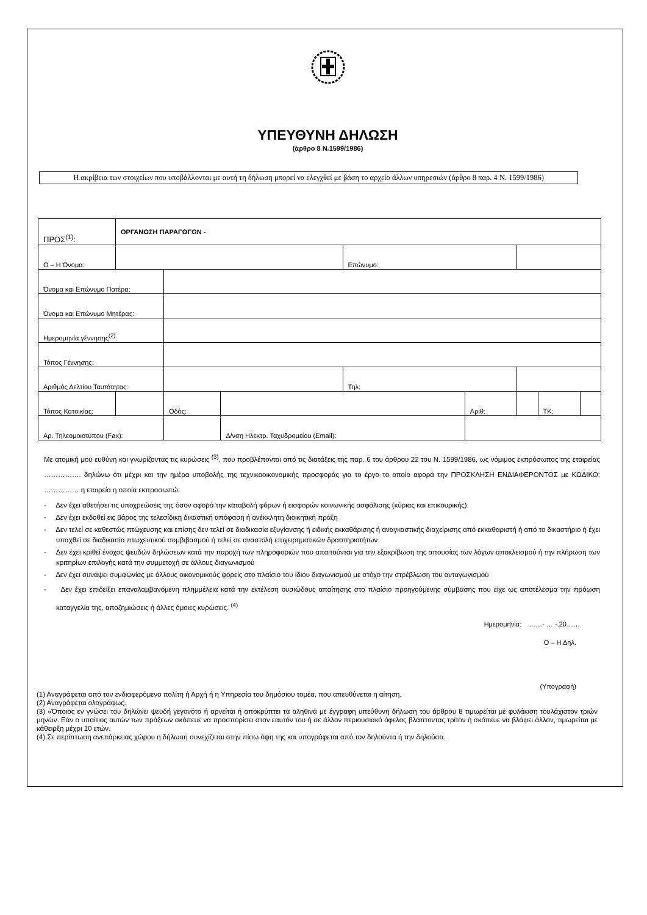ΥΠΕΥΘΥΝΗ ΔΗΛΩΣΗ
(άρθρο 8 Ν.1599/1986)
Η ακρίβεια των στοιχείων που υποβάλλονται με αυτή τη δήλωση μπορεί να ελεγχθεί με βάση το αρχείο άλλων υπηρεσιών (άρθρο 8 παρ. 4 Ν. 1599/1986)
| ΠΡΟΣ<sup>(1)</sup>: | ΟΡΓΑΝΩΣΗ ΠΑΡΑΓΩΓΩΝ - | | | | | | | | |
| Ο – Η Όνομα: | | | | | Επώνυμο: | | | | |
| Όνομα και Επώνυμο Πατέρα: | | | | | | | | | |
| Όνομα και Επώνυμο Μητέρας: | | | | | | | | | |
| Ημερομηνία γέννησης<sup>(2)</sup>: | | | | | | | | | |
| Τόπος Γέννησης: | | | | | | | | | |
| Αριθμός Δελτίου Ταυτότητας: | | | | | Τηλ: | | | | |
| Τόπος Κατοικίας: | | | Οδός: | | | Αριθ: | | ΤΚ: | |
| Αρ. Τηλεομοιοτύπου (Fax): | | | | Δ/νση Ηλεκτρ. Ταχυδρομείου (Email): | | | | | |
Με ατομική μου ευθύνη και γνωρίζοντας τις κυρώσεις <sup>(3)</sup>, που προβλέπονται από τις διατάξεις της παρ. 6 του άρθρου 22 του Ν. 1599/1986, ως νόμιμος εκπρόσωπος της εταιρείας ……………. δηλώνω ότι μέχρι και την ημέρα υποβολής της τεχνικοοικονομικής προσφοράς για το έργο το οποίο αφορά την ΠΡΟΣΚΛΗΣΗ ΕΝΔΙΑΦΕΡΟΝΤΟΣ με ΚΩΔΙΚΟ: …………… η εταιρεία η οποία εκπροσωπώ:
- Δεν έχει αθετήσει τις υποχρεώσεις της όσον αφορά την καταβολή φόρων ή εισφορών κοινωνικής ασφάλισης (κύριας και επικουρικής).
- Δεν έχει εκδοθεί εις βάρος της τελεσίδικη δικαστική απόφαση ή ανέκκλητη διοικητική πράξη
- Δεν τελεί σε καθεστώς πτώχευσης και επίσης δεν τελεί σε διαδικασία εξυγίανσης ή ειδικής εκκαθάρισης ή αναγκαστικής διαχείρισης από εκκαθαριστή ή από το δικαστήριο ή έχει υπαχθεί σε διαδικασία πτωχευτικού συμβιβασμού ή τελεί σε αναστολή επιχειρηματικών δραστηριοτήτων
- Δεν έχει κριθεί ένοχος ψευδών δηλώσεων κατά την παροχή των πληροφοριών που απαιτούνται για την εξακρίβωση της απουσίας των λόγων αποκλεισμού ή την πλήρωση των κριτηρίων επιλογής κατά την συμμετοχή σε άλλους διαγωνισμού
- Δεν έχει συνάψει συμφωνίας με άλλους οικονομικούς φορείς στο πλαίσιο του ίδιου διαγωνισμού με στόχο την στρέβλωση του ανταγωνισμού
- Δεν έχει επιδείξει επαναλαμβανόμενη πλημμέλεια κατά την εκτέλεση ουσιώδους απαίτησης στο πλαίσιο προηγούμενης σύμβασης που είχε ως αποτέλεσμα την πρόωση καταγγελία της, αποζημιώσεις ή άλλες όμοιες κυρώσεις. <sup>(4)</sup>
Ημερομηνία: ……- … -.20……
Ο – Η Δηλ.
(Υπογραφή)
(1) Αναγράφεται από τον ενδιαφερόμενο πολίτη ή Αρχή ή η Υπηρεσία του δημόσιου τομέα, που απευθύνεται η αίτηση.
(2) Αναγράφεται ολογράφως.
(3) «Όποιος εν γνώσει του δηλώνει ψευδή γεγονότα ή αρνείται ή αποκρύπτει τα αληθινά με έγγραφη υπεύθυνη δήλωση του άρθρου 8 τιμωρείται με φυλάκιση τουλάχιστον τριών μηνών. Εάν ο υπαίτιος αυτών των πράξεων σκόπευε να προσπορίσει στον εαυτόν του ή σε άλλον περιουσιακό όφελος βλάπτοντας τρίτον ή σκόπευε να βλάψει άλλον, τιμωρείται με κάθειρξη μέχρι 10 ετών.
(4) Σε περίπτωση ανεπάρκειας χώρου η δήλωση συνεχίζεται στην πίσω όψη της και υπογράφεται από τον δηλούντα ή την δηλούσα.